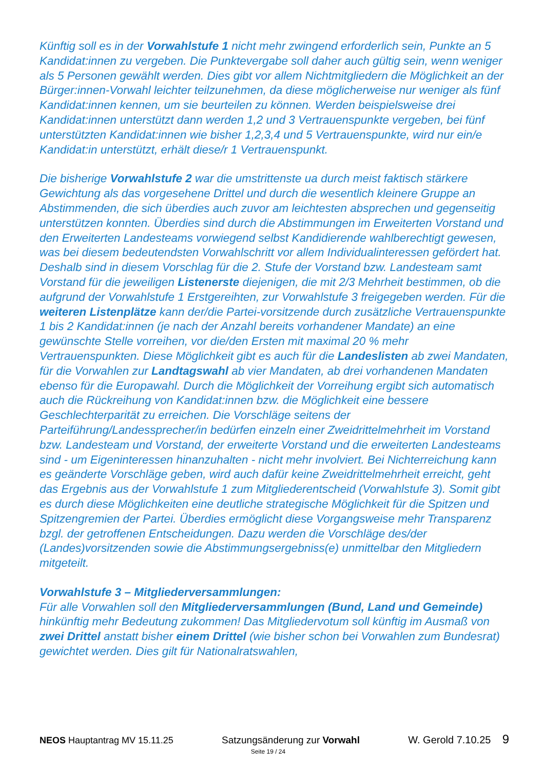Künftig soll es in der Vorwahlstufe 1 nicht mehr zwingend erforderlich sein, Punkte an 5 Kandidat:innen zu vergeben. Die Punktevergabe soll daher auch gültig sein, wenn weniger als 5 Personen gewählt werden. Dies gibt vor allem Nichtmitgliedern die Möglichkeit an der Bürger:innen-Vorwahl leichter teilzunehmen, da diese möglicherweise nur weniger als fünf Kandidat:innen kennen, um sie beurteilen zu können. Werden beispielsweise drei Kandidat:innen unterstützt dann werden 1,2 und 3 Vertrauenspunkte vergeben, bei fünf unterstützten Kandidat:innen wie bisher 1,2,3,4 und 5 Vertrauenspunkte, wird nur ein/e Kandidat:in unterstützt, erhält diese/r 1 Vertrauenspunkt.
Die bisherige Vorwahlstufe 2 war die umstrittenste ua durch meist faktisch stärkere Gewichtung als das vorgesehene Drittel und durch die wesentlich kleinere Gruppe an Abstimmenden, die sich überdies auch zuvor am leichtesten absprechen und gegenseitig unterstützen konnten. Überdies sind durch die Abstimmungen im Erweiterten Vorstand und den Erweiterten Landesteams vorwiegend selbst Kandidierende wahlberechtigt gewesen, was bei diesem bedeutendsten Vorwahlschritt vor allem Individualinteressen gefördert hat. Deshalb sind in diesem Vorschlag für die 2. Stufe der Vorstand bzw. Landesteam samt Vorstand für die jeweiligen Listenerste diejenigen, die mit 2/3 Mehrheit bestimmen, ob die aufgrund der Vorwahlstufe 1 Erstgereihten, zur Vorwahlstufe 3 freigegeben werden. Für die weiteren Listenplätze kann der/die Partei-vorsitzende durch zusätzliche Vertrauenspunkte 1 bis 2 Kandidat:innen (je nach der Anzahl bereits vorhandener Mandate) an eine gewünschte Stelle vorreihen, vor die/den Ersten mit maximal 20 % mehr Vertrauenspunkten. Diese Möglichkeit gibt es auch für die Landeslisten ab zwei Mandaten, für die Vorwahlen zur Landtagswahl ab vier Mandaten, ab drei vorhandenen Mandaten ebenso für die Europawahl. Durch die Möglichkeit der Vorreihung ergibt sich automatisch auch die Rückreihung von Kandidat:innen bzw. die Möglichkeit eine bessere Geschlechterparität zu erreichen. Die Vorschläge seitens der Parteiführung/Landessprecher/in bedürfen einzeln einer Zweidrittelmehrheit im Vorstand bzw. Landesteam und Vorstand, der erweiterte Vorstand und die erweiterten Landesteams sind - um Eigeninteressen hinanzuhalten - nicht mehr involviert. Bei Nichterreichung kann es geänderte Vorschläge geben, wird auch dafür keine Zweidrittelmehrheit erreicht, geht das Ergebnis aus der Vorwahlstufe 1 zum Mitgliederentscheid (Vorwahlstufe 3). Somit gibt es durch diese Möglichkeiten eine deutliche strategische Möglichkeit für die Spitzen und Spitzengremien der Partei. Überdies ermöglicht diese Vorgangsweise mehr Transparenz bzgl. der getroffenen Entscheidungen. Dazu werden die Vorschläge des/der (Landes)vorsitzenden sowie die Abstimmungsergebniss(e) unmittelbar den Mitgliedern mitgeteilt.
Vorwahlstufe 3 – Mitgliederversammlungen:
Für alle Vorwahlen soll den Mitgliederversammlungen (Bund, Land und Gemeinde) hinkünftig mehr Bedeutung zukommen! Das Mitgliedervotum soll künftig im Ausmaß von zwei Drittel anstatt bisher einem Drittel (wie bisher schon bei Vorwahlen zum Bundesrat) gewichtet werden. Dies gilt für Nationalratswahlen,
NEOS Hauptantrag MV 15.11.25 Satzungsänderung zur Vorwahl W. Gerold 7.10.25 9
Seite 19 / 24